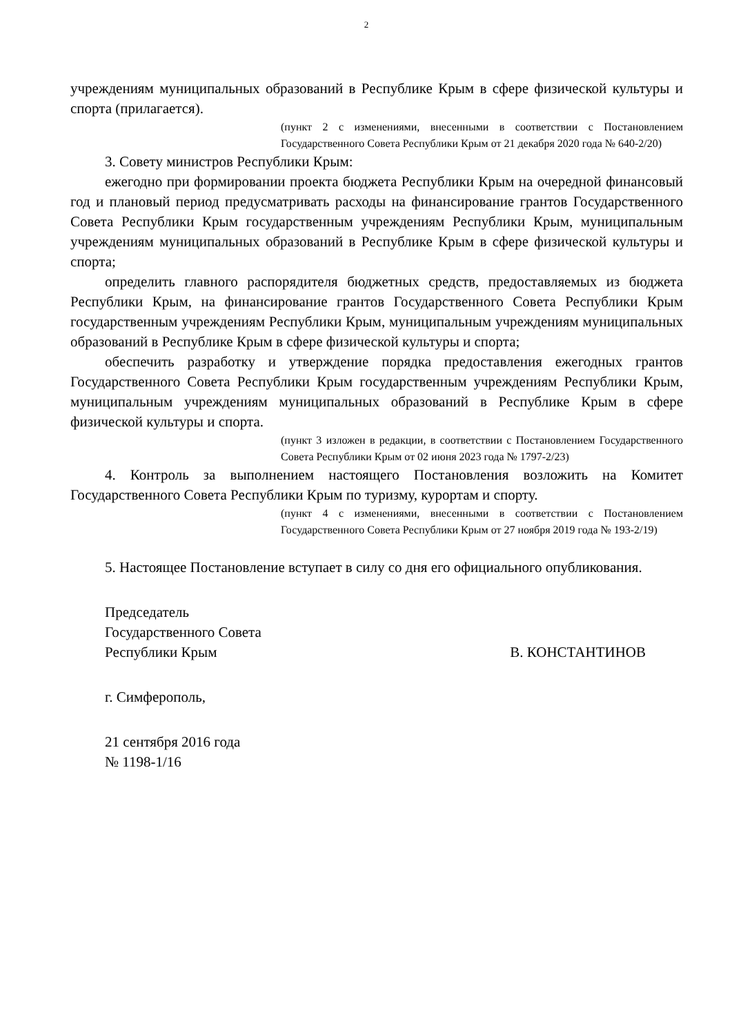2
учреждениям муниципальных образований в Республике Крым в сфере физической культуры и спорта (прилагается).
(пункт 2 с изменениями, внесенными в соответствии с Постановлением Государственного Совета Республики Крым от 21 декабря 2020 года № 640-2/20)
3. Совету министров Республики Крым:
ежегодно при формировании проекта бюджета Республики Крым на очередной финансовый год и плановый период предусматривать расходы на финансирование грантов Государственного Совета Республики Крым государственным учреждениям Республики Крым, муниципальным учреждениям муниципальных образований в Республике Крым в сфере физической культуры и спорта;
определить главного распорядителя бюджетных средств, предоставляемых из бюджета Республики Крым, на финансирование грантов Государственного Совета Республики Крым государственным учреждениям Республики Крым, муниципальным учреждениям муниципальных образований в Республике Крым в сфере физической культуры и спорта;
обеспечить разработку и утверждение порядка предоставления ежегодных грантов Государственного Совета Республики Крым государственным учреждениям Республики Крым, муниципальным учреждениям муниципальных образований в Республике Крым в сфере физической культуры и спорта.
(пункт 3 изложен в редакции, в соответствии с Постановлением Государственного Совета Республики Крым от 02 июня 2023 года № 1797-2/23)
4. Контроль за выполнением настоящего Постановления возложить на Комитет Государственного Совета Республики Крым по туризму, курортам и спорту.
(пункт 4 с изменениями, внесенными в соответствии с Постановлением Государственного Совета Республики Крым от 27 ноября 2019 года № 193-2/19)
5. Настоящее Постановление вступает в силу со дня его официального опубликования.
Председатель
Государственного Совета
Республики Крым В. КОНСТАНТИНОВ
г. Симферополь,
21 сентября 2016 года
№ 1198-1/16